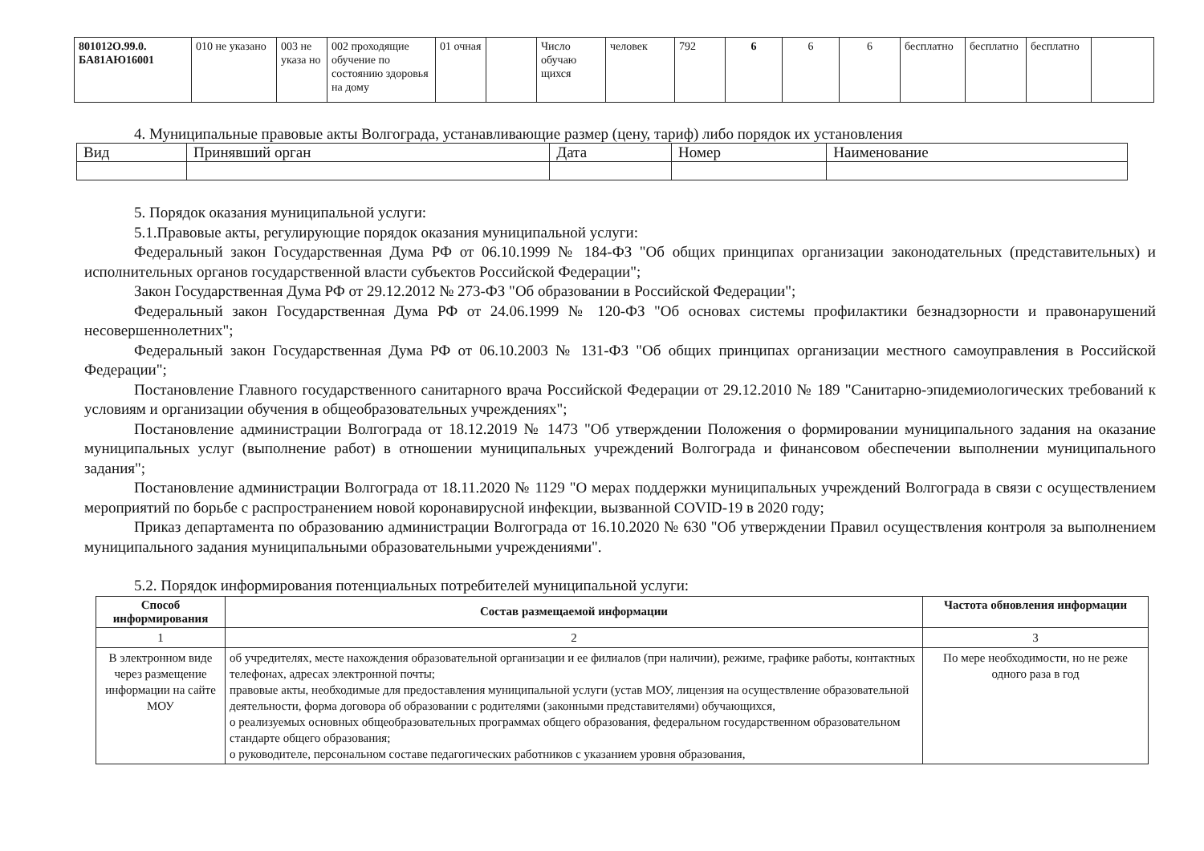| 801012О.99.0. БА81АЮ16001 | 010 не указано | 003 не указа но | 002 проходящие обучение по состоянию здоровья на дому | 01 очная | | Число обучаю щихся | человек | 792 | 6 | 6 | 6 | бесплатно | бесплатно | бесплатно | |
4. Муниципальные правовые акты Волгограда, устанавливающие размер (цену, тариф) либо порядок их установления
| Вид | Принявший орган | Дата | Номер | Наименование |
5. Порядок оказания муниципальной услуги:
5.1.Правовые акты, регулирующие порядок оказания муниципальной услуги:
Федеральный закон Государственная Дума РФ от 06.10.1999 № 184-ФЗ "Об общих принципах организации законодательных (представительных) и исполнительных органов государственной власти субъектов Российской Федерации";
Закон Государственная Дума РФ от 29.12.2012 № 273-ФЗ "Об образовании в Российской Федерации";
Федеральный закон Государственная Дума РФ от 24.06.1999 № 120-ФЗ "Об основах системы профилактики безнадзорности и правонарушений несовершеннолетних";
Федеральный закон Государственная Дума РФ от 06.10.2003 № 131-ФЗ "Об общих принципах организации местного самоуправления в Российской Федерации";
Постановление Главного государственного санитарного врача Российской Федерации от 29.12.2010 № 189 "Санитарно-эпидемиологических требований к условиям и организации обучения в общеобразовательных учреждениях";
Постановление администрации Волгограда от 18.12.2019 № 1473 "Об утверждении Положения о формировании муниципального задания на оказание муниципальных услуг (выполнение работ) в отношении муниципальных учреждений Волгограда и финансовом обеспечении выполнении муниципального задания";
Постановление администрации Волгограда от 18.11.2020 № 1129 "О мерах поддержки муниципальных учреждений Волгограда в связи с осуществлением мероприятий по борьбе с распространением новой коронавирусной инфекции, вызванной COVID-19 в 2020 году;
Приказ департамента по образованию администрации Волгограда от 16.10.2020 № 630 "Об утверждении Правил осуществления контроля за выполнением муниципального задания муниципальными образовательными учреждениями".
5.2. Порядок информирования потенциальных потребителей муниципальной услуги:
| Способ информирования | Состав размещаемой информации | Частота обновления информации |
| --- | --- | --- |
| 1 | 2 | 3 |
| В электронном виде через размещение информации на сайте МОУ | об учредителях, месте нахождения образовательной организации и ее филиалов (при наличии), режиме, графике работы, контактных телефонах, адресах электронной почты; правовые акты, необходимые для предоставления муниципальной услуги (устав МОУ, лицензия на осуществление образовательной деятельности, форма договора об образовании с родителями (законными представителями) обучающихся, о реализуемых основных общеобразовательных программах общего образования, федеральном государственном образовательном стандарте общего образования; о руководителе, персональном составе педагогических работников с указанием уровня образования, | По мере необходимости, но не реже одного раза в год |